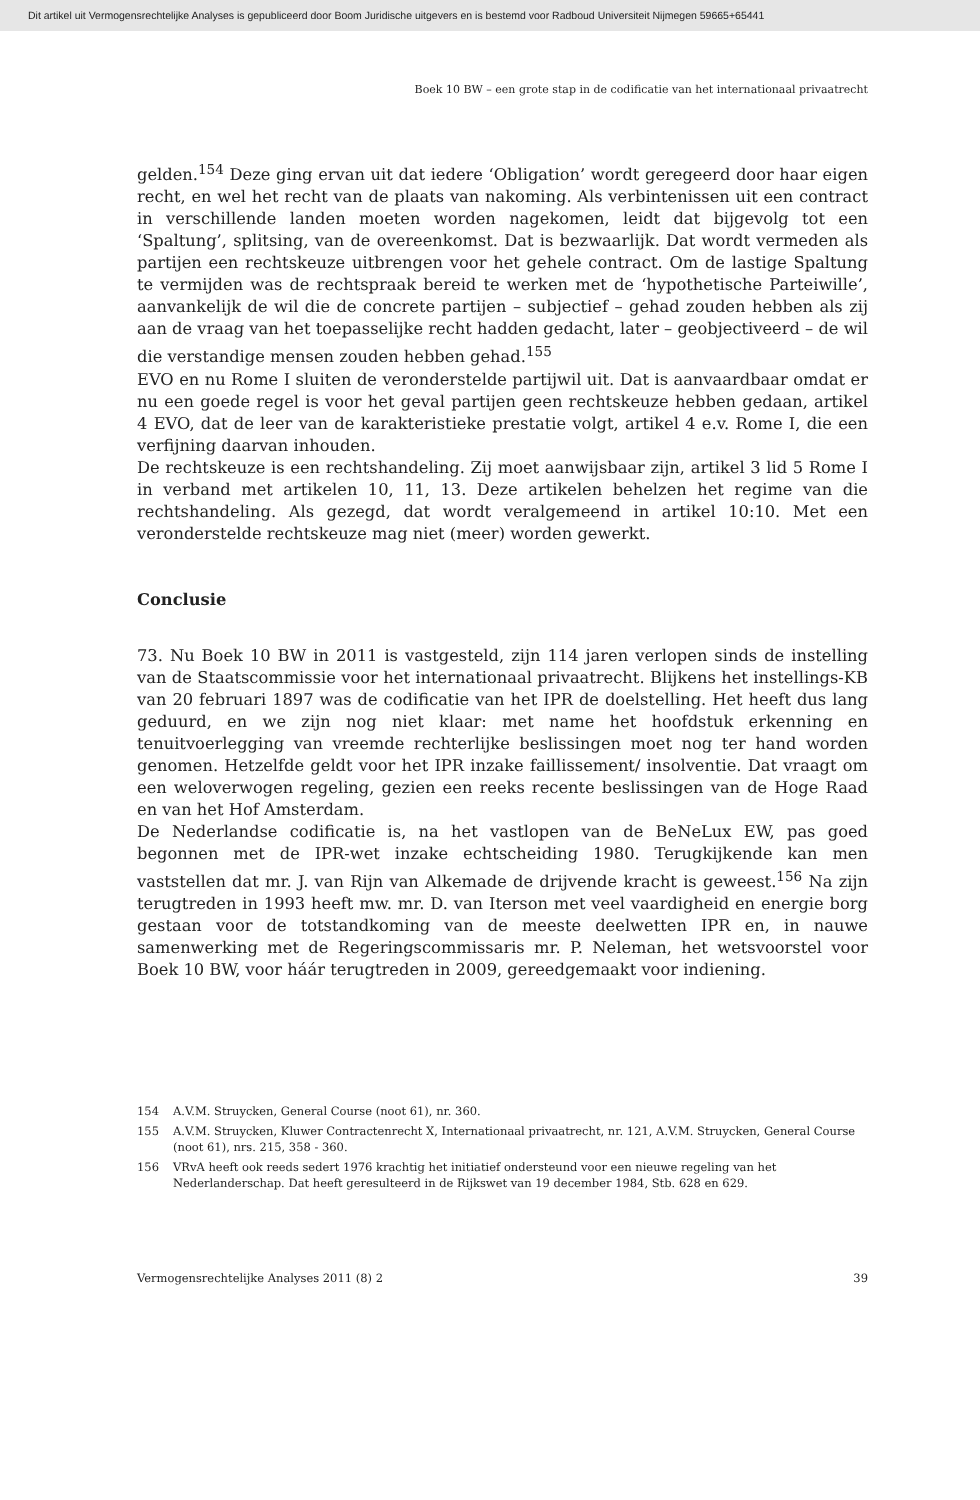Dit artikel uit Vermogensrechtelijke Analyses is gepubliceerd door Boom Juridische uitgevers en is bestemd voor Radboud Universiteit Nijmegen 59665+65441
Boek 10 BW – een grote stap in de codificatie van het internationaal privaatrecht
gelden.<sup>154</sup> Deze ging ervan uit dat iedere ‘Obligation’ wordt geregeerd door haar eigen recht, en wel het recht van de plaats van nakoming. Als verbintenissen uit een contract in verschillende landen moeten worden nagekomen, leidt dat bijgevolg tot een ‘Spaltung’, splitsing, van de overeenkomst. Dat is bezwaarlijk. Dat wordt vermeden als partijen een rechtskeuze uitbrengen voor het gehele contract. Om de lastige Spaltung te vermijden was de rechtspraak bereid te werken met de ‘hypothetische Parteiwille’, aanvankelijk de wil die de concrete partijen – subjectief – gehad zouden hebben als zij aan de vraag van het toepasselijke recht hadden gedacht, later – geobjectiveerd – de wil die verstandige mensen zouden hebben gehad.<sup>155</sup>
EVO en nu Rome I sluiten de veronderstelde partijwil uit. Dat is aanvaardbaar omdat er nu een goede regel is voor het geval partijen geen rechtskeuze hebben gedaan, artikel 4 EVO, dat de leer van de karakteristieke prestatie volgt, artikel 4 e.v. Rome I, die een verfijning daarvan inhouden.
De rechtskeuze is een rechtshandeling. Zij moet aanwijsbaar zijn, artikel 3 lid 5 Rome I in verband met artikelen 10, 11, 13. Deze artikelen behelzen het regime van die rechtshandeling. Als gezegd, dat wordt veralgemeend in artikel 10:10. Met een veronderstelde rechtskeuze mag niet (meer) worden gewerkt.
Conclusie
73. Nu Boek 10 BW in 2011 is vastgesteld, zijn 114 jaren verlopen sinds de instelling van de Staatscommissie voor het internationaal privaatrecht. Blijkens het instellings-KB van 20 februari 1897 was de codificatie van het IPR de doelstelling. Het heeft dus lang geduurd, en we zijn nog niet klaar: met name het hoofdstuk erkenning en tenuitvoerlegging van vreemde rechterlijke beslissingen moet nog ter hand worden genomen. Hetzelfde geldt voor het IPR inzake faillissement/ insolventie. Dat vraagt om een weloverwogen regeling, gezien een reeks recente beslissingen van de Hoge Raad en van het Hof Amsterdam.
De Nederlandse codificatie is, na het vastlopen van de BeNeLux EW, pas goed begonnen met de IPR-wet inzake echtscheiding 1980. Terugkijkende kan men vaststellen dat mr. J. van Rijn van Alkemade de drijvende kracht is geweest.<sup>156</sup> Na zijn terugtreden in 1993 heeft mw. mr. D. van Iterson met veel vaardigheid en energie borg gestaan voor de totstandkoming van de meeste deelwetten IPR en, in nauwe samenwerking met de Regeringscommissaris mr. P. Neleman, het wetsvoorstel voor Boek 10 BW, voor háár terugtreden in 2009, gereedgemaakt voor indiening.
154 A.V.M. Struycken, General Course (noot 61), nr. 360.
155 A.V.M. Struycken, Kluwer Contractenrecht X, Internationaal privaatrecht, nr. 121, A.V.M. Struycken, General Course (noot 61), nrs. 215, 358 - 360.
156 VRvA heeft ook reeds sedert 1976 krachtig het initiatief ondersteund voor een nieuwe regeling van het Nederlanderschap. Dat heeft geresulteerd in de Rijkswet van 19 december 1984, Stb. 628 en 629.
Vermogensrechtelijke Analyses 2011 (8) 2 39